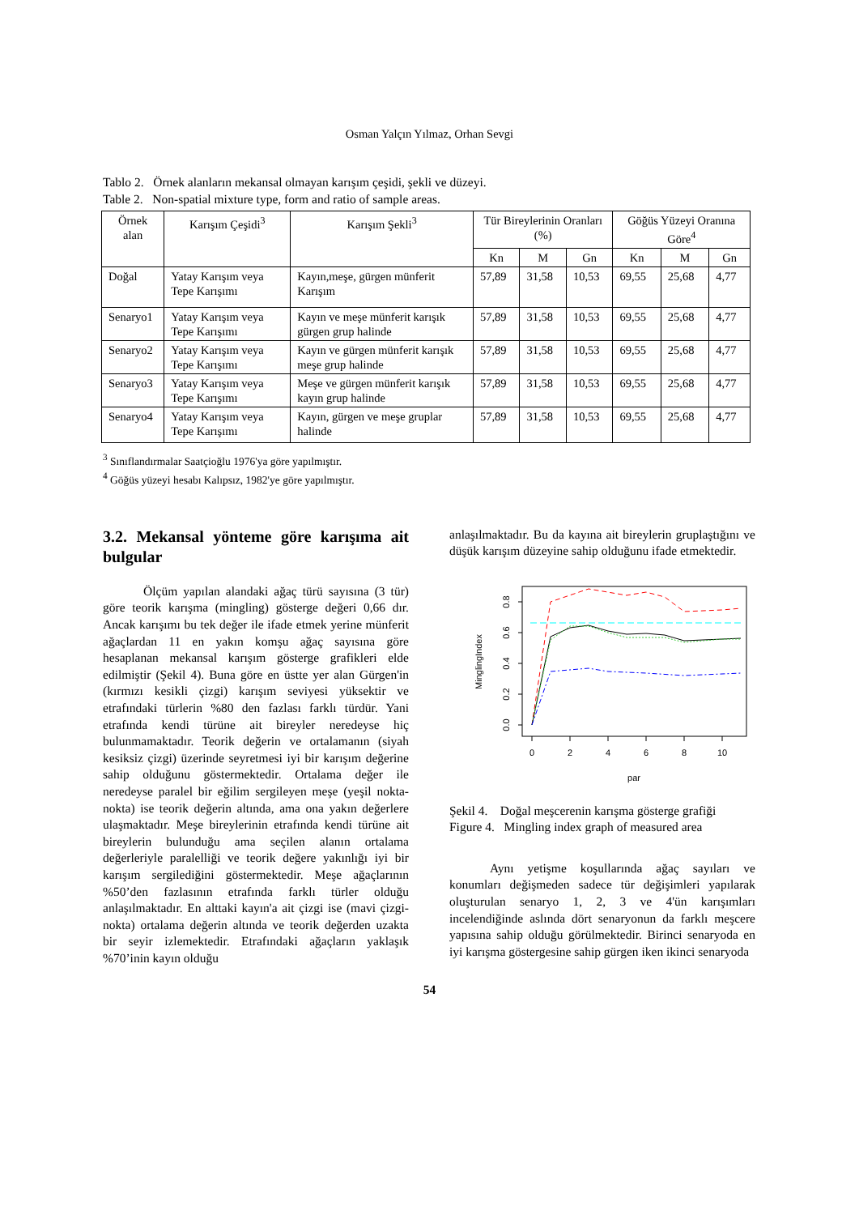Osman Yalçın Yılmaz, Orhan Sevgi
Tablo 2. Örnek alanların mekansal olmayan karışım çeşidi, şekli ve düzeyi.
Table 2. Non-spatial mixture type, form and ratio of sample areas.
| Örnek alan | Karışım Çeşidi<sup>3</sup> | Karışım Şekli<sup>3</sup> | Tür Bireylerinin Oranları (%) | | | Göğüs Yüzeyi Oranına Göre<sup>4</sup> | | |
| --- | --- | --- | --- | --- | --- | --- | --- | --- |
| | | | Kn | M | Gn | Kn | M | Gn |
| Doğal | Yatay Karışım veya Tepe Karışımı | Kayın,meşe, gürgen münferit Karışım | 57,89 | 31,58 | 10,53 | 69,55 | 25,68 | 4,77 |
| Senaryo1 | Yatay Karışım veya Tepe Karışımı | Kayın ve meşe münferit karışık gürgen grup halinde | 57,89 | 31,58 | 10,53 | 69,55 | 25,68 | 4,77 |
| Senaryo2 | Yatay Karışım veya Tepe Karışımı | Kayın ve gürgen münferit karışık meşe grup halinde | 57,89 | 31,58 | 10,53 | 69,55 | 25,68 | 4,77 |
| Senaryo3 | Yatay Karışım veya Tepe Karışımı | Meşe ve gürgen münferit karışık kayın grup halinde | 57,89 | 31,58 | 10,53 | 69,55 | 25,68 | 4,77 |
| Senaryo4 | Yatay Karışım veya Tepe Karışımı | Kayın, gürgen ve meşe gruplar halinde | 57,89 | 31,58 | 10,53 | 69,55 | 25,68 | 4,77 |
<sup>3</sup> Sınıflandırmalar Saatçioğlu 1976'ya göre yapılmıştır.
<sup>4</sup> Göğüs yüzeyi hesabı Kalıpsız, 1982'ye göre yapılmıştır.
3.2. Mekansal yönteme göre karışıma ait bulgular
Ölçüm yapılan alandaki ağaç türü sayısına (3 tür) göre teorik karışma (mingling) gösterge değeri 0,66 dır. Ancak karışımı bu tek değer ile ifade etmek yerine münferit ağaçlardan 11 en yakın komşu ağaç sayısına göre hesaplanan mekansal karışım gösterge grafikleri elde edilmiştir (Şekil 4). Buna göre en üstte yer alan Gürgen'in (kırmızı kesikli çizgi) karışım seviyesi yüksektir ve etrafındaki türlerin %80 den fazlası farklı türdür. Yani etrafında kendi türüne ait bireyler neredeyse hiç bulunmamaktadır. Teorik değerin ve ortalamanın (siyah kesiksiz çizgi) üzerinde seyretmesi iyi bir karışım değerine sahip olduğunu göstermektedir. Ortalama değer ile neredeyse paralel bir eğilim sergileyen meşe (yeşil nokta-nokta) ise teorik değerin altında, ama ona yakın değerlere ulaşmaktadır. Meşe bireylerinin etrafında kendi türüne ait bireylerin bulunduğu ama seçilen alanın ortalama değerleriyle paralelliği ve teorik değere yakınlığı iyi bir karışım sergilediğini göstermektedir. Meşe ağaçlarının %50’den fazlasının etrafında farklı türler olduğu anlaşılmaktadır. En alttaki kayın'a ait çizgi ise (mavi çizgi-nokta) ortalama değerin altında ve teorik değerden uzakta bir seyir izlemektedir. Etrafındaki ağaçların yaklaşık %70’inin kayın olduğu
anlaşılmaktadır. Bu da kayına ait bireylerin gruplaştığını ve düşük karışım düzeyine sahip olduğunu ifade etmektedir.
0.0
0.2
0.4
0.6
0.8
0
2
4
6
8
10
par
MinglingIndex
Şekil 4. Doğal meşcerenin karışma gösterge grafiği
Figure 4. Mingling index graph of measured area
Aynı yetişme koşullarında ağaç sayıları ve konumları değişmeden sadece tür değişimleri yapılarak oluşturulan senaryo 1, 2, 3 ve 4'ün karışımları incelendiğinde aslında dört senaryonun da farklı meşcere yapısına sahip olduğu görülmektedir. Birinci senaryoda en iyi karışma göstergesine sahip gürgen iken ikinci senaryoda
54